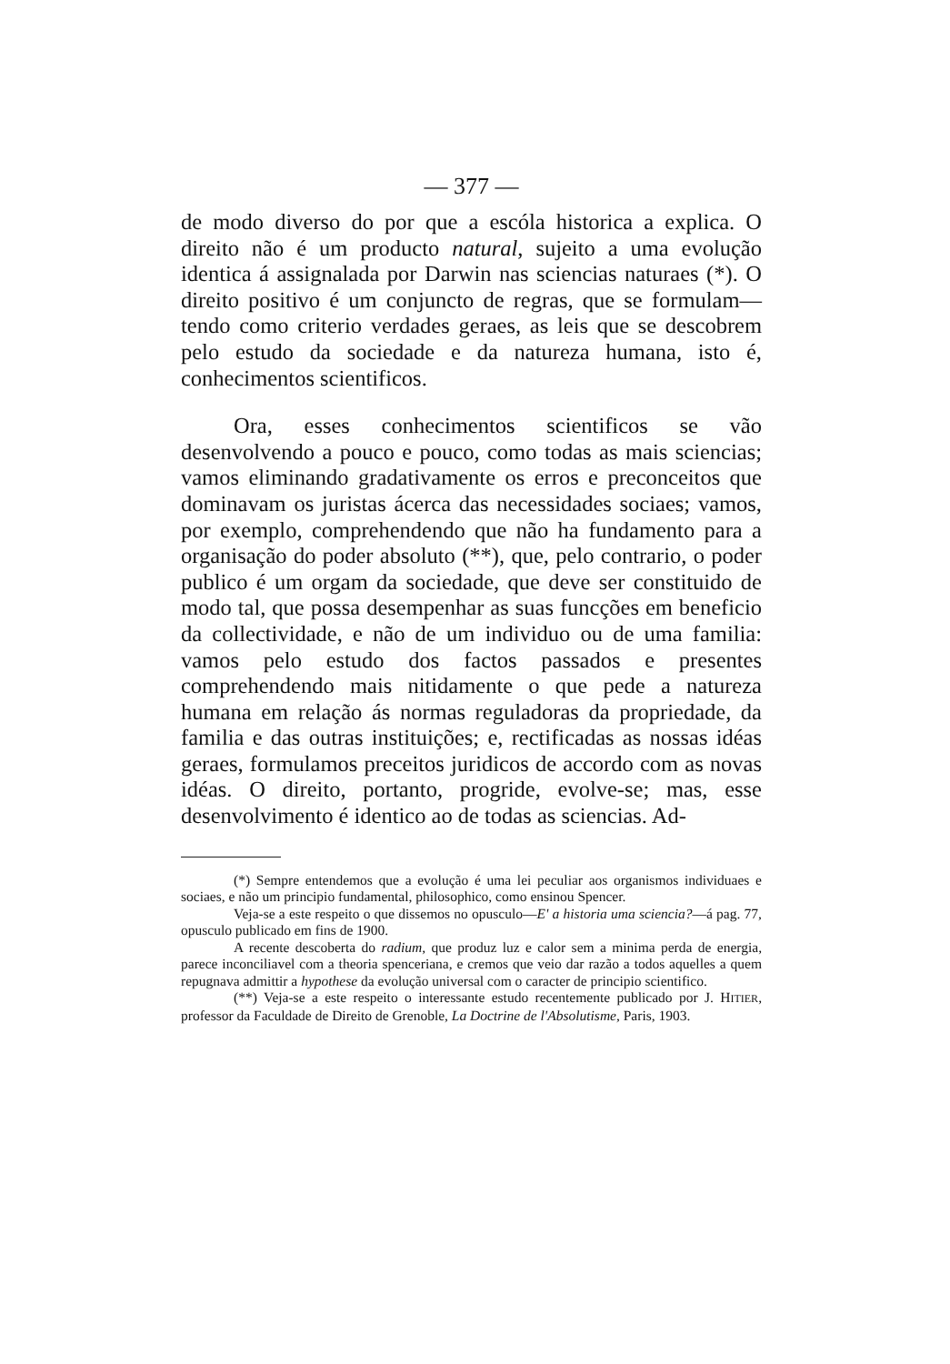— 377 —
de modo diverso do por que a escóla historica a explica. O direito não é um producto natural, sujeito a uma evolução identica á assignalada por Darwin nas sciencias naturaes (*). O direito positivo é um conjuncto de regras, que se formulam—tendo como criterio verdades geraes, as leis que se descobrem pelo estudo da sociedade e da natureza humana, isto é, conhecimentos scientificos.
Ora, esses conhecimentos scientificos se vão desenvolvendo a pouco e pouco, como todas as mais sciencias; vamos eliminando gradativamente os erros e preconceitos que dominavam os juristas ácerca das necessidades sociaes; vamos, por exemplo, comprehendendo que não ha fundamento para a organisação do poder absoluto (**), que, pelo contrario, o poder publico é um orgam da sociedade, que deve ser constituido de modo tal, que possa desempenhar as suas funcções em beneficio da collectividade, e não de um individuo ou de uma familia: vamos pelo estudo dos factos passados e presentes comprehendendo mais nitidamente o que pede a natureza humana em relação ás normas reguladoras da propriedade, da familia e das outras instituições; e, rectificadas as nossas idéas geraes, formulamos preceitos juridicos de accordo com as novas idéas. O direito, portanto, progride, evolve-se; mas, esse desenvolvimento é identico ao de todas as sciencias. Ad-
(*) Sempre entendemos que a evolução é uma lei peculiar aos organismos individuaes e sociaes, e não um principio fundamental, philosophico, como ensinou Spencer.
Veja-se a este respeito o que dissemos no opusculo—E' a historia uma sciencia?—á pag. 77, opusculo publicado em fins de 1900.
A recente descoberta do radium, que produz luz e calor sem a minima perda de energia, parece inconciliavel com a theoria spenceriana, e cremos que veio dar razão a todos aquelles a quem repugnava admittir a hypothese da evolução universal com o caracter de principio scientifico.
(**) Veja-se a este respeito o interessante estudo recentemente publicado por J. HITIER, professor da Faculdade de Direito de Grenoble, La Doctrine de l'Absolutisme, Paris, 1903.